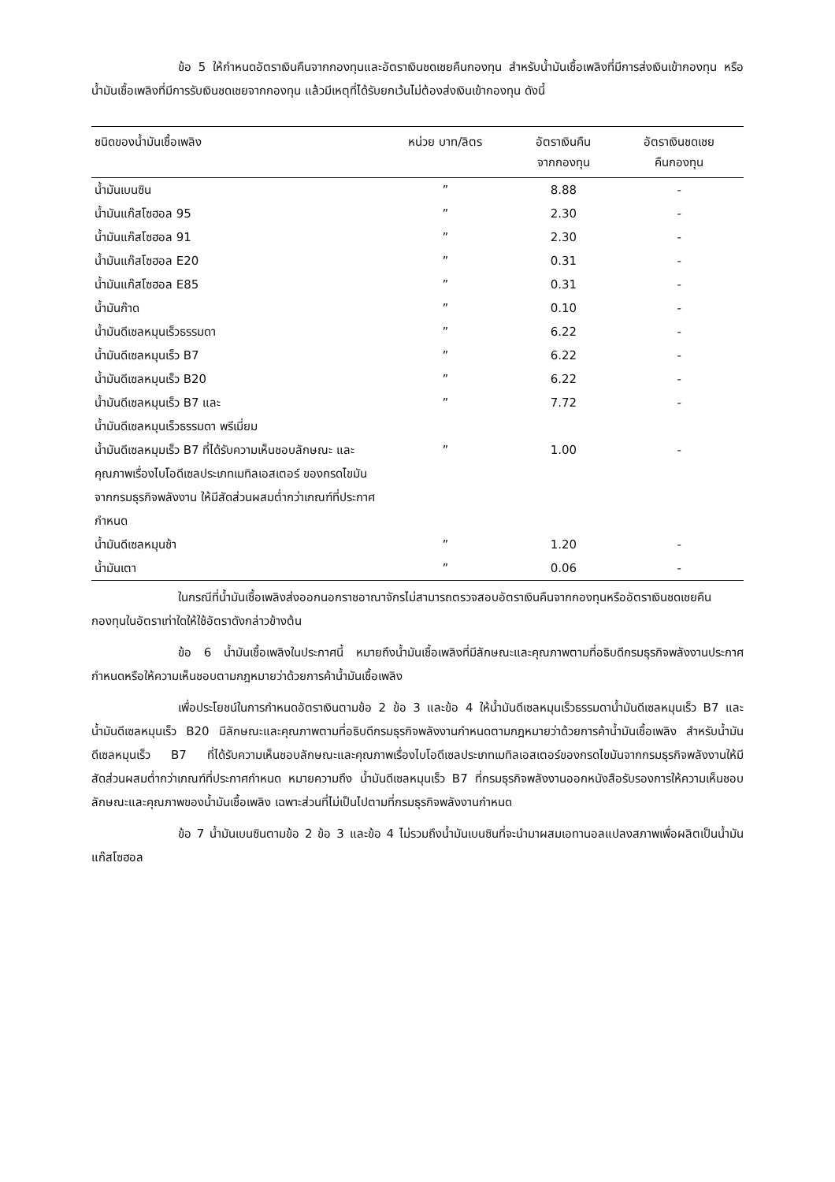ข้อ 5 ให้กำหนดอัตราเงินคืนจากกองทุนและอัตราเงินชดเชยคืนกองทุน สำหรับน้ำมันเชื้อเพลิงที่มีการส่งเงินเข้ากองทุน หรือน้ำมันเชื้อเพลิงที่มีการรับเงินชดเชยจากกองทุน แล้วมีเหตุที่ได้รับยกเว้นไม่ต้องส่งเงินเข้ากองทุน ดังนี้
| ชนิดของน้ำมันเชื้อเพลิง | หน่วย บาท/ลิตร | อัตราเงินคืน จากกองทุน | อัตราเงินชดเชย คืนกองทุน |
| --- | --- | --- | --- |
| น้ำมันเบนซิน | ” | 8.88 | - |
| น้ำมันแก๊สโซฮอล 95 | ” | 2.30 | - |
| น้ำมันแก๊สโซฮอล 91 | ” | 2.30 | - |
| น้ำมันแก๊สโซฮอล E20 | ” | 0.31 | - |
| น้ำมันแก๊สโซฮอล E85 | ” | 0.31 | - |
| น้ำมันก๊าด | ” | 0.10 | - |
| น้ำมันดีเซลหมุนเร็วธรรมดา | ” | 6.22 | - |
| น้ำมันดีเซลหมุนเร็ว B7 | ” | 6.22 | - |
| น้ำมันดีเซลหมุนเร็ว B20 | ” | 6.22 | - |
| น้ำมันดีเซลหมุนเร็ว B7 และ น้ำมันดีเซลหมุนเร็วธรรมดา พรีเมี่ยม | ” | 7.72 | - |
| น้ำมันดีเซลหมุมเร็ว B7 ที่ได้รับความเห็นชอบลักษณะ และ คุณภาพเรื่องไบโอดีเซลประเภทเมทิลเอสเตอร์ ของกรดไขมันจากกรมธุรกิจพลังงาน ให้มีสัดส่วนผสมต่ำกว่าเกณฑ์ที่ประกาศกำหนด | ” | 1.00 | - |
| น้ำมันดีเซลหมุนช้า | ” | 1.20 | - |
| น้ำมันเตา | ” | 0.06 | - |
ในกรณีที่น้ำมันเชื้อเพลิงส่งออกนอกราชอาณาจักรไม่สามารถตรวจสอบอัตราเงินคืนจากกองทุนหรืออัตราเงินชดเชยคืนกองทุนในอัตราเท่าใดให้ใช้อัตราดังกล่าวข้างต้น
ข้อ 6 น้ำมันเชื้อเพลิงในประกาศนี้ หมายถึงน้ำมันเชื้อเพลิงที่มีลักษณะและคุณภาพตามที่อธิบดีกรมธุรกิจพลังงานประกาศกำหนดหรือให้ความเห็นชอบตามกฎหมายว่าด้วยการค้าน้ำมันเชื้อเพลิง
เพื่อประโยชน์ในการกำหนดอัตราเงินตามข้อ 2 ข้อ 3 และข้อ 4 ให้น้ำมันดีเซลหมุนเร็วธรรมดาน้ำมันดีเซลหมุนเร็ว B7 และน้ำมันดีเซลหมุนเร็ว B20 มีลักษณะและคุณภาพตามที่อธิบดีกรมธุรกิจพลังงานกำหนดตามกฎหมายว่าด้วยการค้าน้ำมันเชื้อเพลิง สำหรับน้ำมันดีเซลหมุนเร็ว B7 ที่ได้รับความเห็นชอบลักษณะและคุณภาพเรื่องไบโอดีเซลประเภทเมทิลเอสเตอร์ของกรดไขมันจากกรมธุรกิจพลังงานให้มีสัดส่วนผสมต่ำกว่าเกณฑ์ที่ประกาศกำหนด หมายความถึง น้ำมันดีเซลหมุนเร็ว B7 ที่กรมธุรกิจพลังงานออกหนังสือรับรองการให้ความเห็นชอบลักษณะและคุณภาพของน้ำมันเชื้อเพลิง เฉพาะส่วนที่ไม่เป็นไปตามที่กรมธุรกิจพลังงานกำหนด
ข้อ 7 น้ำมันเบนซินตามข้อ 2 ข้อ 3 และข้อ 4 ไม่รวมถึงน้ำมันเบนซินที่จะนำมาผสมเอทานอลแปลงสภาพเพื่อผลิตเป็นน้ำมันแก๊สโซฮอล